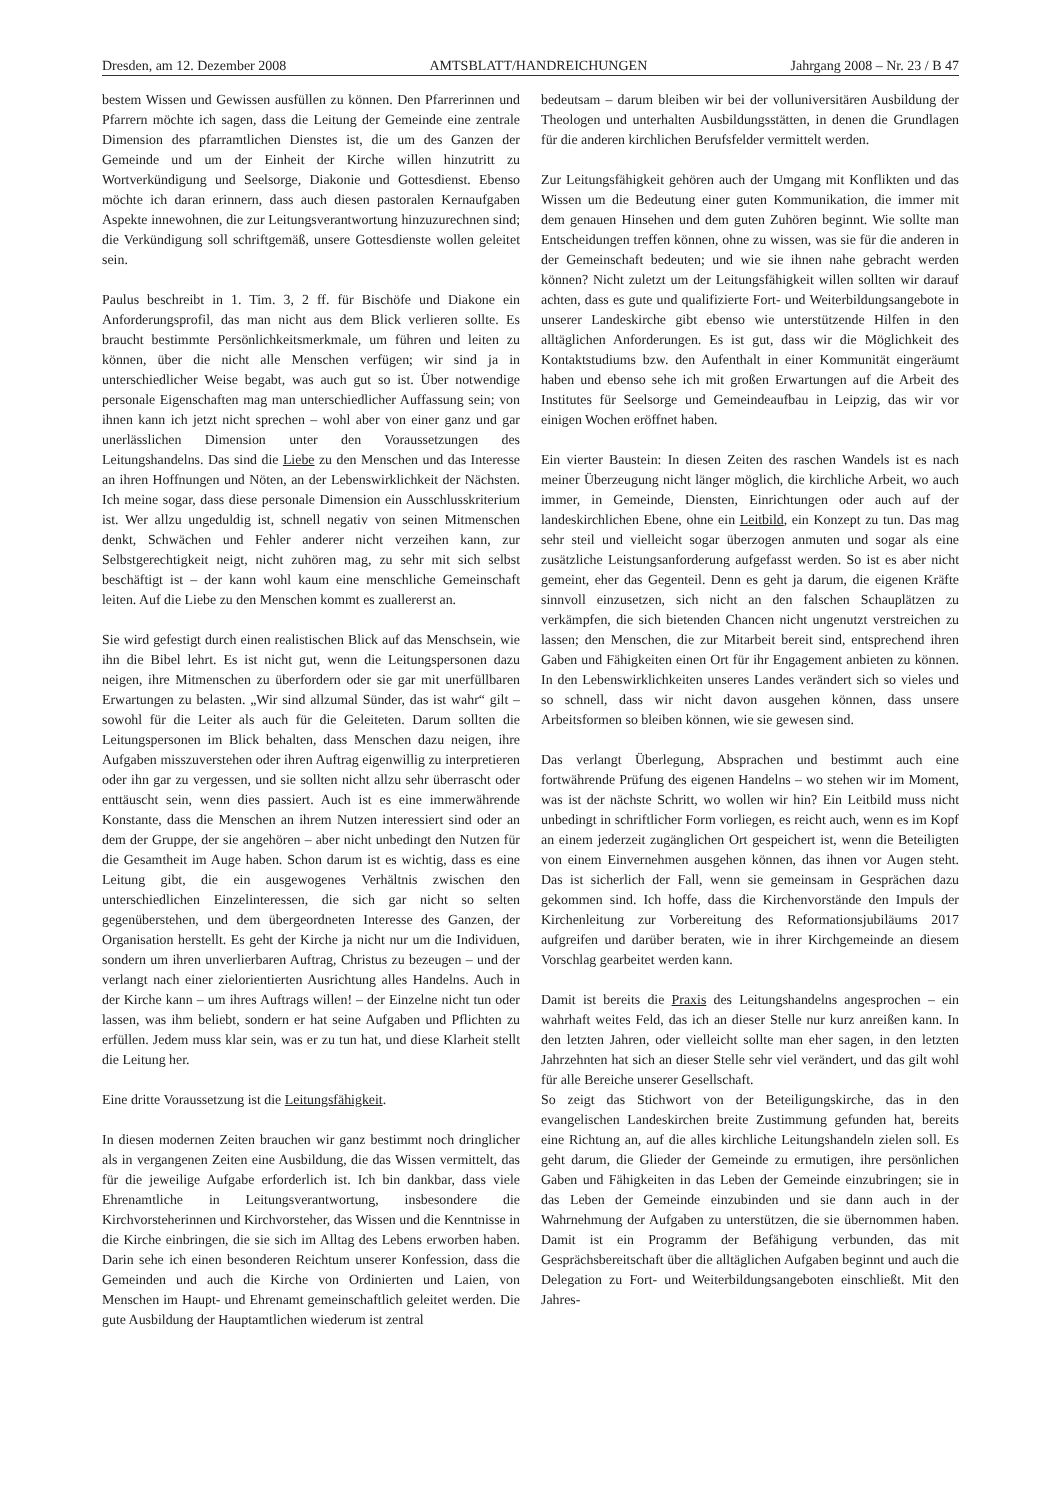Dresden, am 12. Dezember 2008 AMTSBLATT/HANDREICHUNGEN Jahrgang 2008 – Nr. 23 / B 47
bestem Wissen und Gewissen ausfüllen zu können. Den Pfarrerinnen und Pfarrern möchte ich sagen, dass die Leitung der Gemeinde eine zentrale Dimension des pfarramtlichen Dienstes ist, die um des Ganzen der Gemeinde und um der Einheit der Kirche willen hinzutritt zu Wortverkündigung und Seelsorge, Diakonie und Gottesdienst. Ebenso möchte ich daran erinnern, dass auch diesen pastoralen Kernaufgaben Aspekte innewohnen, die zur Leitungsverantwortung hinzuzurechnen sind; die Verkündigung soll schriftgemäß, unsere Gottesdienste wollen geleitet sein.
Paulus beschreibt in 1. Tim. 3, 2 ff. für Bischöfe und Diakone ein Anforderungsprofil, das man nicht aus dem Blick verlieren sollte. Es braucht bestimmte Persönlichkeitsmerkmale, um führen und leiten zu können, über die nicht alle Menschen verfügen; wir sind ja in unterschiedlicher Weise begabt, was auch gut so ist. Über notwendige personale Eigenschaften mag man unterschiedlicher Auffassung sein; von ihnen kann ich jetzt nicht sprechen – wohl aber von einer ganz und gar unerlässlichen Dimension unter den Voraussetzungen des Leitungshandelns. Das sind die Liebe zu den Menschen und das Interesse an ihren Hoffnungen und Nöten, an der Lebenswirklichkeit der Nächsten. Ich meine sogar, dass diese personale Dimension ein Ausschlusskriterium ist. Wer allzu ungeduldig ist, schnell negativ von seinen Mitmenschen denkt, Schwächen und Fehler anderer nicht verzeihen kann, zur Selbstgerechtigkeit neigt, nicht zuhören mag, zu sehr mit sich selbst beschäftigt ist – der kann wohl kaum eine menschliche Gemeinschaft leiten. Auf die Liebe zu den Menschen kommt es zuallererst an.
Sie wird gefestigt durch einen realistischen Blick auf das Menschsein, wie ihn die Bibel lehrt. Es ist nicht gut, wenn die Leitungspersonen dazu neigen, ihre Mitmenschen zu überfordern oder sie gar mit unerfüllbaren Erwartungen zu belasten. „Wir sind allzumal Sünder, das ist wahr“ gilt – sowohl für die Leiter als auch für die Geleiteten. Darum sollten die Leitungspersonen im Blick behalten, dass Menschen dazu neigen, ihre Aufgaben misszuverstehen oder ihren Auftrag eigenwillig zu interpretieren oder ihn gar zu vergessen, und sie sollten nicht allzu sehr überrascht oder enttäuscht sein, wenn dies passiert. Auch ist es eine immerwährende Konstante, dass die Menschen an ihrem Nutzen interessiert sind oder an dem der Gruppe, der sie angehören – aber nicht unbedingt den Nutzen für die Gesamtheit im Auge haben. Schon darum ist es wichtig, dass es eine Leitung gibt, die ein ausgewogenes Verhältnis zwischen den unterschiedlichen Einzelinteressen, die sich gar nicht so selten gegenüberstehen, und dem übergeordneten Interesse des Ganzen, der Organisation herstellt. Es geht der Kirche ja nicht nur um die Individuen, sondern um ihren unverlierbaren Auftrag, Christus zu bezeugen – und der verlangt nach einer zielorientierten Ausrichtung alles Handelns. Auch in der Kirche kann – um ihres Auftrags willen! – der Einzelne nicht tun oder lassen, was ihm beliebt, sondern er hat seine Aufgaben und Pflichten zu erfüllen. Jedem muss klar sein, was er zu tun hat, und diese Klarheit stellt die Leitung her.
Eine dritte Voraussetzung ist die Leitungsfähigkeit.
In diesen modernen Zeiten brauchen wir ganz bestimmt noch dringlicher als in vergangenen Zeiten eine Ausbildung, die das Wissen vermittelt, das für die jeweilige Aufgabe erforderlich ist. Ich bin dankbar, dass viele Ehrenamtliche in Leitungsverantwortung, insbesondere die Kirchvorsteherinnen und Kirchvorsteher, das Wissen und die Kenntnisse in die Kirche einbringen, die sie sich im Alltag des Lebens erworben haben. Darin sehe ich einen besonderen Reichtum unserer Konfession, dass die Gemeinden und auch die Kirche von Ordinierten und Laien, von Menschen im Haupt- und Ehrenamt gemeinschaftlich geleitet werden. Die gute Ausbildung der Hauptamtlichen wiederum ist zentral
bedeutsam – darum bleiben wir bei der volluniversitären Ausbildung der Theologen und unterhalten Ausbildungsstätten, in denen die Grundlagen für die anderen kirchlichen Berufsfelder vermittelt werden.
Zur Leitungsfähigkeit gehören auch der Umgang mit Konflikten und das Wissen um die Bedeutung einer guten Kommunikation, die immer mit dem genauen Hinsehen und dem guten Zuhören beginnt. Wie sollte man Entscheidungen treffen können, ohne zu wissen, was sie für die anderen in der Gemeinschaft bedeuten; und wie sie ihnen nahe gebracht werden können? Nicht zuletzt um der Leitungsfähigkeit willen sollten wir darauf achten, dass es gute und qualifizierte Fort- und Weiterbildungsangebote in unserer Landeskirche gibt ebenso wie unterstützende Hilfen in den alltäglichen Anforderungen. Es ist gut, dass wir die Möglichkeit des Kontaktstudiums bzw. den Aufenthalt in einer Kommunität eingeräumt haben und ebenso sehe ich mit großen Erwartungen auf die Arbeit des Institutes für Seelsorge und Gemeindeaufbau in Leipzig, das wir vor einigen Wochen eröffnet haben.
Ein vierter Baustein: In diesen Zeiten des raschen Wandels ist es nach meiner Überzeugung nicht länger möglich, die kirchliche Arbeit, wo auch immer, in Gemeinde, Diensten, Einrichtungen oder auch auf der landeskirchlichen Ebene, ohne ein Leitbild, ein Konzept zu tun. Das mag sehr steil und vielleicht sogar überzogen anmuten und sogar als eine zusätzliche Leistungsanforderung aufgefasst werden. So ist es aber nicht gemeint, eher das Gegenteil. Denn es geht ja darum, die eigenen Kräfte sinnvoll einzusetzen, sich nicht an den falschen Schauplätzen zu verkämpfen, die sich bietenden Chancen nicht ungenutzt verstreichen zu lassen; den Menschen, die zur Mitarbeit bereit sind, entsprechend ihren Gaben und Fähigkeiten einen Ort für ihr Engagement anbieten zu können. In den Lebenswirklichkeiten unseres Landes verändert sich so vieles und so schnell, dass wir nicht davon ausgehen können, dass unsere Arbeitsformen so bleiben können, wie sie gewesen sind.
Das verlangt Überlegung, Absprachen und bestimmt auch eine fortwährende Prüfung des eigenen Handelns – wo stehen wir im Moment, was ist der nächste Schritt, wo wollen wir hin? Ein Leitbild muss nicht unbedingt in schriftlicher Form vorliegen, es reicht auch, wenn es im Kopf an einem jederzeit zugänglichen Ort gespeichert ist, wenn die Beteiligten von einem Einvernehmen ausgehen können, das ihnen vor Augen steht. Das ist sicherlich der Fall, wenn sie gemeinsam in Gesprächen dazu gekommen sind. Ich hoffe, dass die Kirchenvorstände den Impuls der Kirchenleitung zur Vorbereitung des Reformationsjubiläums 2017 aufgreifen und darüber beraten, wie in ihrer Kirchgemeinde an diesem Vorschlag gearbeitet werden kann.
Damit ist bereits die Praxis des Leitungshandelns angesprochen – ein wahrhaft weites Feld, das ich an dieser Stelle nur kurz anreißen kann. In den letzten Jahren, oder vielleicht sollte man eher sagen, in den letzten Jahrzehnten hat sich an dieser Stelle sehr viel verändert, und das gilt wohl für alle Bereiche unserer Gesellschaft.
So zeigt das Stichwort von der Beteiligungskirche, das in den evangelischen Landeskirchen breite Zustimmung gefunden hat, bereits eine Richtung an, auf die alles kirchliche Leitungshandeln zielen soll. Es geht darum, die Glieder der Gemeinde zu ermutigen, ihre persönlichen Gaben und Fähigkeiten in das Leben der Gemeinde einzubringen; sie in das Leben der Gemeinde einzubinden und sie dann auch in der Wahrnehmung der Aufgaben zu unterstützen, die sie übernommen haben. Damit ist ein Programm der Befähigung verbunden, das mit Gesprächsbereitschaft über die alltäglichen Aufgaben beginnt und auch die Delegation zu Fort- und Weiterbildungsangeboten einschließt. Mit den Jahres-